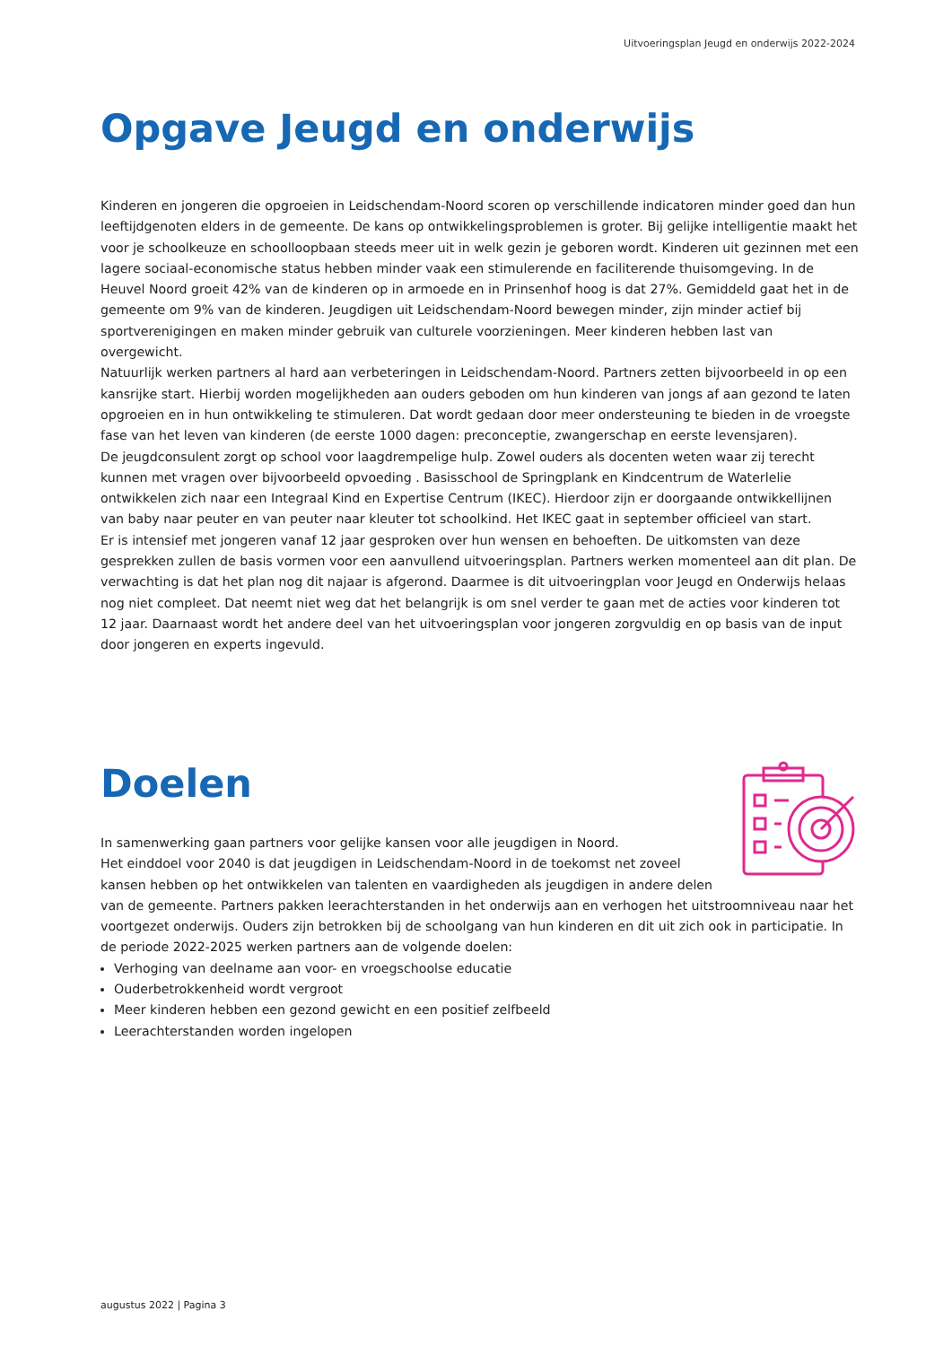Uitvoeringsplan Jeugd en onderwijs 2022-2024
Opgave Jeugd en onderwijs
Kinderen en jongeren die opgroeien in Leidschendam-Noord scoren op verschillende indicatoren minder goed dan hun leeftijdgenoten elders in de gemeente. De kans op ontwikkelingsproblemen is groter. Bij gelijke intelligentie maakt het voor je schoolkeuze en schoolloopbaan steeds meer uit in welk gezin je geboren wordt. Kinderen uit gezinnen met een lagere sociaal-economische status hebben minder vaak een stimulerende en faciliterende thuisomgeving. In de Heuvel Noord groeit 42% van de kinderen op in armoede en in Prinsenhof hoog is dat 27%. Gemiddeld gaat het in de gemeente om 9% van de kinderen. Jeugdigen uit Leidschendam-Noord bewegen minder, zijn minder actief bij sportverenigingen en maken minder gebruik van culturele voorzieningen. Meer kinderen hebben last van overgewicht.
Natuurlijk werken partners al hard aan verbeteringen in Leidschendam-Noord. Partners zetten bijvoorbeeld in op een kansrijke start. Hierbij worden mogelijkheden aan ouders geboden om hun kinderen van jongs af aan gezond te laten opgroeien en in hun ontwikkeling te stimuleren. Dat wordt gedaan door meer ondersteuning te bieden in de vroegste fase van het leven van kinderen (de eerste 1000 dagen: preconceptie, zwangerschap en eerste levensjaren).
De jeugdconsulent zorgt op school voor laagdrempelige hulp. Zowel ouders als docenten weten waar zij terecht kunnen met vragen over bijvoorbeeld opvoeding . Basisschool de Springplank en Kindcentrum de Waterlelie ontwikkelen zich naar een Integraal Kind en Expertise Centrum (IKEC). Hierdoor zijn er doorgaande ontwikkellijnen van baby naar peuter en van peuter naar kleuter tot schoolkind. Het IKEC gaat in september officieel van start.
Er is intensief met jongeren vanaf 12 jaar gesproken over hun wensen en behoeften. De uitkomsten van deze gesprekken zullen de basis vormen voor een aanvullend uitvoeringsplan. Partners werken momenteel aan dit plan. De verwachting is dat het plan nog dit najaar is afgerond. Daarmee is dit uitvoeringplan voor Jeugd en Onderwijs helaas nog niet compleet. Dat neemt niet weg dat het belangrijk is om snel verder te gaan met de acties voor kinderen tot 12 jaar. Daarnaast wordt het andere deel van het uitvoeringsplan voor jongeren zorgvuldig en op basis van de input door jongeren en experts ingevuld.
Doelen
In samenwerking gaan partners voor gelijke kansen voor alle jeugdigen in Noord.
Het einddoel voor 2040 is dat jeugdigen in Leidschendam-Noord in de toekomst net zoveel kansen hebben op het ontwikkelen van talenten en vaardigheden als jeugdigen in andere delen van de gemeente. Partners pakken leerachterstanden in het onderwijs aan en verhogen het uitstroomniveau naar het voortgezet onderwijs. Ouders zijn betrokken bij de schoolgang van hun kinderen en dit uit zich ook in participatie. In de periode 2022-2025 werken partners aan de volgende doelen:
Verhoging van deelname aan voor- en vroegschoolse educatie
Ouderbetrokkenheid wordt vergroot
Meer kinderen hebben een gezond gewicht en een positief zelfbeeld
Leerachterstanden worden ingelopen
augustus 2022 | Pagina 3